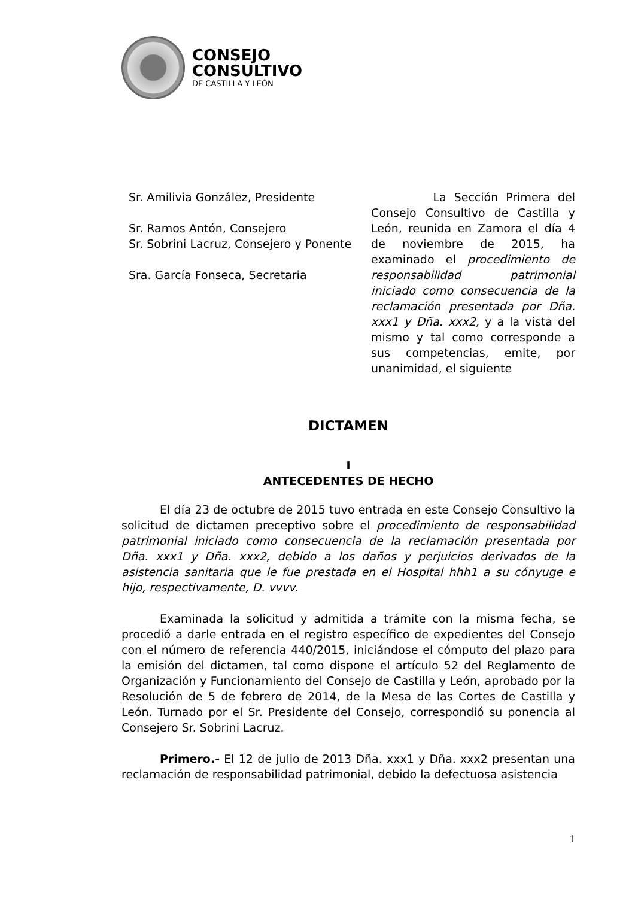CONSEJO
CONSULTIVO
DE CASTILLA Y LEÓN
Sr. Amilivia González, Presidente
Sr. Ramos Antón, Consejero
Sr. Sobrini Lacruz, Consejero y Ponente
Sra. García Fonseca, Secretaria
La Sección Primera del Consejo Consultivo de Castilla y León, reunida en Zamora el día 4 de noviembre de 2015, ha examinado el procedimiento de responsabilidad patrimonial iniciado como consecuencia de la reclamación presentada por Dña. xxx1 y Dña. xxx2, y a la vista del mismo y tal como corresponde a sus competencias, emite, por unanimidad, el siguiente
DICTAMEN
I
ANTECEDENTES DE HECHO
El día 23 de octubre de 2015 tuvo entrada en este Consejo Consultivo la solicitud de dictamen preceptivo sobre el procedimiento de responsabilidad patrimonial iniciado como consecuencia de la reclamación presentada por Dña. xxx1 y Dña. xxx2, debido a los daños y perjuicios derivados de la asistencia sanitaria que le fue prestada en el Hospital hhh1 a su cónyuge e hijo, respectivamente, D. vvvv.
Examinada la solicitud y admitida a trámite con la misma fecha, se procedió a darle entrada en el registro específico de expedientes del Consejo con el número de referencia 440/2015, iniciándose el cómputo del plazo para la emisión del dictamen, tal como dispone el artículo 52 del Reglamento de Organización y Funcionamiento del Consejo de Castilla y León, aprobado por la Resolución de 5 de febrero de 2014, de la Mesa de las Cortes de Castilla y León. Turnado por el Sr. Presidente del Consejo, correspondió su ponencia al Consejero Sr. Sobrini Lacruz.
Primero.- El 12 de julio de 2013 Dña. xxx1 y Dña. xxx2 presentan una reclamación de responsabilidad patrimonial, debido la defectuosa asistencia
1